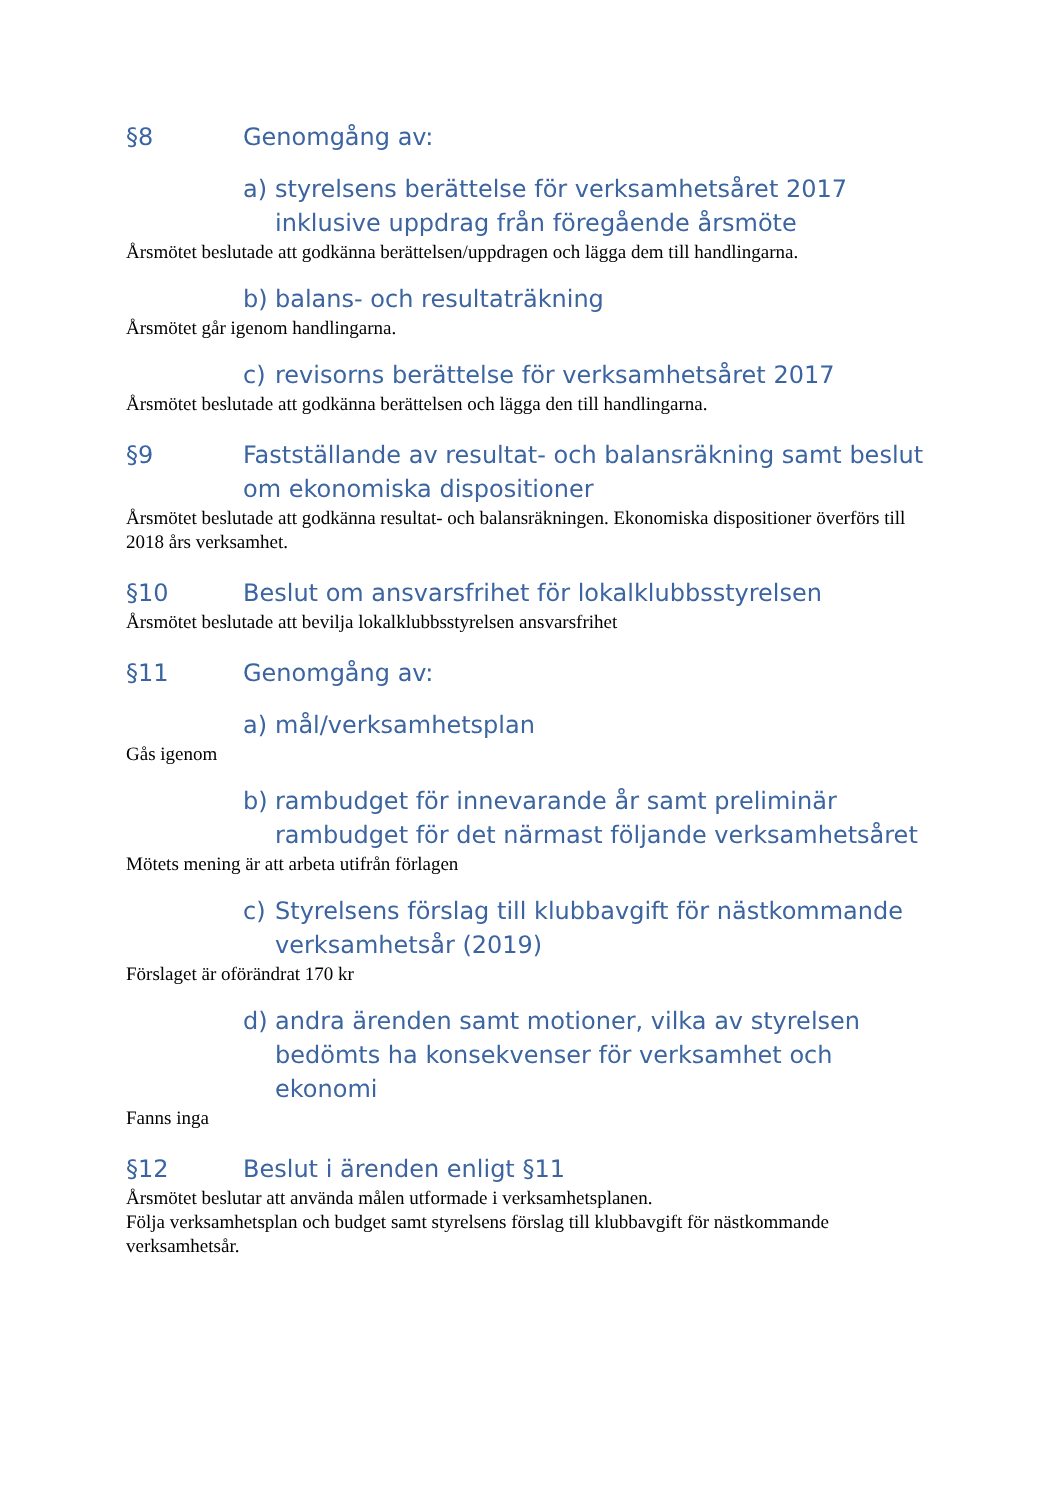§8 Genomgång av:
a) styrelsens berättelse för verksamhetsåret 2017 inklusive uppdrag från föregående årsmöte
Årsmötet beslutade att godkänna berättelsen/uppdragen och lägga dem till handlingarna.
b) balans- och resultaträkning
Årsmötet går igenom handlingarna.
c) revisorns berättelse för verksamhetsåret 2017
Årsmötet beslutade att godkänna berättelsen och lägga den till handlingarna.
§9 Fastställande av resultat- och balansräkning samt beslut om ekonomiska dispositioner
Årsmötet beslutade att godkänna resultat- och balansräkningen. Ekonomiska dispositioner överförs till 2018 års verksamhet.
§10 Beslut om ansvarsfrihet för lokalklubbsstyrelsen
Årsmötet beslutade att bevilja lokalklubbsstyrelsen ansvarsfrihet
§11 Genomgång av:
a) mål/verksamhetsplan
Gås igenom
b) rambudget för innevarande år samt preliminär rambudget för det närmast följande verksamhetsåret
Mötets mening är att arbeta utifrån förlagen
c) Styrelsens förslag till klubbavgift för nästkommande verksamhetsår (2019)
Förslaget är oförändrat 170 kr
d) andra ärenden samt motioner, vilka av styrelsen bedömts ha konsekvenser för verksamhet och ekonomi
Fanns inga
§12 Beslut i ärenden enligt §11
Årsmötet beslutar att använda målen utformade i verksamhetsplanen.
Följa verksamhetsplan och budget samt styrelsens förslag till klubbavgift för nästkommande verksamhetsår.